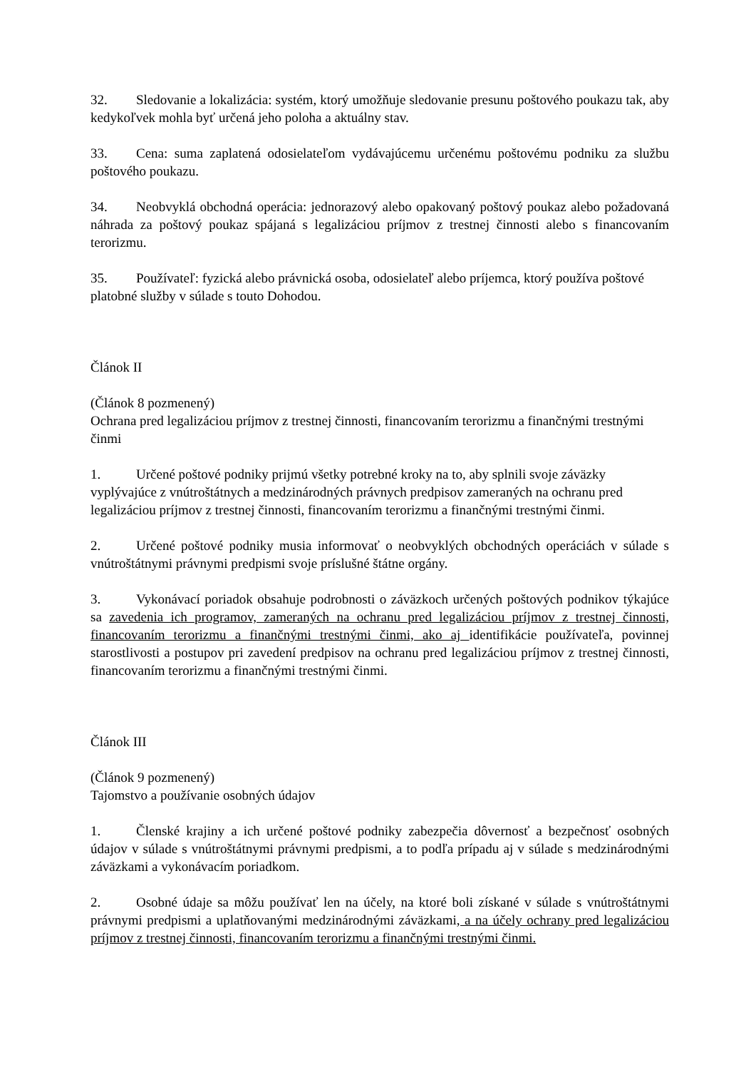32. Sledovanie a lokalizácia: systém, ktorý umožňuje sledovanie presunu poštového poukazu tak, aby kedykoľvek mohla byť určená jeho poloha a aktuálny stav.
33. Cena: suma zaplatená odosielateľom vydávajúcemu určenému poštovému podniku za službu poštového poukazu.
34. Neobvyklá obchodná operácia: jednorazový alebo opakovaný poštový poukaz alebo požadovaná náhrada za poštový poukaz spájaná s legalizáciou príjmov z trestnej činnosti alebo s financovaním terorizmu.
35. Používateľ: fyzická alebo právnická osoba, odosielateľ alebo príjemca, ktorý používa poštové platobné služby v súlade s touto Dohodou.
Článok II
(Článok 8 pozmenený)
Ochrana pred legalizáciou príjmov z trestnej činnosti, financovaním terorizmu a finančnými trestnými činmi
1. Určené poštové podniky prijmú všetky potrebné kroky na to, aby splnili svoje záväzky vyplývajúce z vnútroštátnych a medzinárodných právnych predpisov zameraných na ochranu pred legalizáciou príjmov z trestnej činnosti, financovaním terorizmu a finančnými trestnými činmi.
2. Určené poštové podniky musia informovať o neobvyklých obchodných operáciách v súlade s vnútroštátnymi právnymi predpismi svoje príslušné štátne orgány.
3. Vykonávací poriadok obsahuje podrobnosti o záväzkoch určených poštových podnikov týkajúce sa zavedenia ich programov, zameraných na ochranu pred legalizáciou príjmov z trestnej činnosti, financovaním terorizmu a finančnými trestnými činmi, ako aj identifikácie používateľa, povinnej starostlivosti a postupov pri zavedení predpisov na ochranu pred legalizáciou príjmov z trestnej činnosti, financovaním terorizmu a finančnými trestnými činmi.
Článok III
(Článok 9 pozmenený)
Tajomstvo a používanie osobných údajov
1. Členské krajiny a ich určené poštové podniky zabezpečia dôvernosť a bezpečnosť osobných údajov v súlade s vnútroštátnymi právnymi predpismi, a to podľa prípadu aj v súlade s medzinárodnými záväzkami a vykonávacím poriadkom.
2. Osobné údaje sa môžu používať len na účely, na ktoré boli získané v súlade s vnútroštátnymi právnymi predpismi a uplatňovanými medzinárodnými záväzkami, a na účely ochrany pred legalizáciou príjmov z trestnej činnosti, financovaním terorizmu a finančnými trestnými činmi.